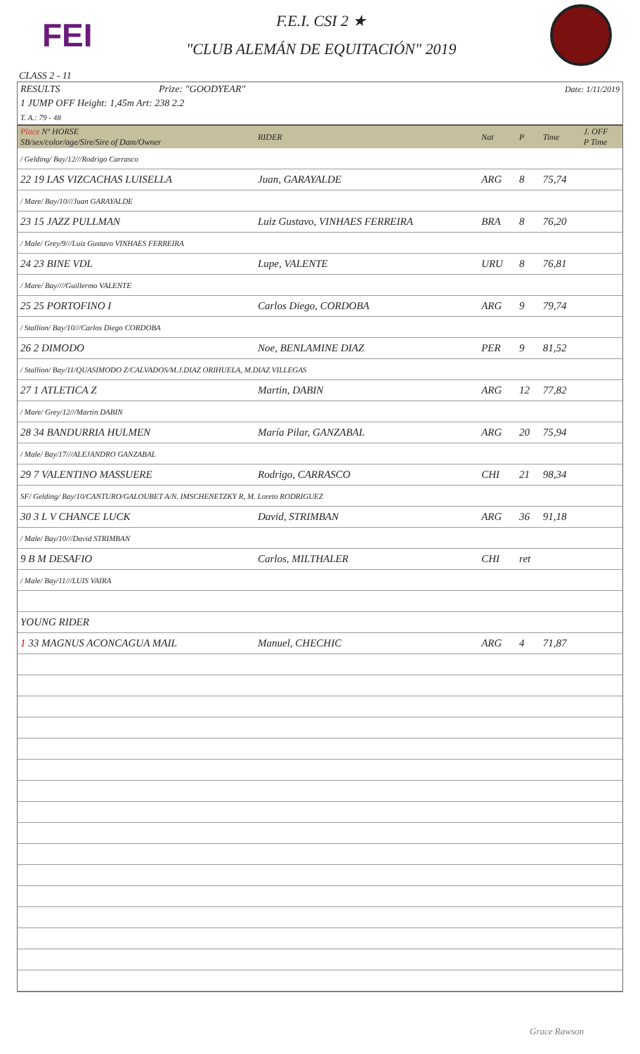FEI
F.E.I. CSI 2 ★
"CLUB ALEMÁN DE EQUITACIÓN" 2019
CLASS 2 - 11
| RESULTS | Prize: "GOODYEAR" | Date: 1/11/2019 |
| 1 JUMP OFF Height: 1,45m Art: 238 2.2 | | |
| T. A.: 79 - 48 | | |
| Place Nº HORSE SB/sex/color/age/Sire/Sire of Dam/Owner | RIDER | Nat | P | Time | J. OFF P Time |
| --- | --- | --- | --- | --- | --- |
| / Gelding/ Bay/12///Rodrigo Carrasco | | | | | |
| 22 19 LAS VIZCACHAS LUISELLA | Juan, GARAYALDE | ARG | 8 | 75,74 | |
| / Mare/ Bay/10///Juan GARAYALDE | | | | | |
| 23 15 JAZZ PULLMAN | Luiz Gustavo, VINHAES FERREIRA | BRA | 8 | 76,20 | |
| / Male/ Grey/9///Luiz Gustavo VINHAES FERREIRA | | | | | |
| 24 23 BINE VDL | Lupe, VALENTE | URU | 8 | 76,81 | |
| / Mare/ Bay////Guillermo VALENTE | | | | | |
| 25 25 PORTOFINO I | Carlos Diego, CORDOBA | ARG | 9 | 79,74 | |
| / Stallion/ Bay/10///Carlos Diego CORDOBA | | | | | |
| 26 2 DIMODO | Noe, BENLAMINE DIAZ | PER | 9 | 81,52 | |
| / Stallion/ Bay/11/QUASIMODO Z/CALVADOS/M.J.DIAZ ORIHUELA, M.DIAZ VILLEGAS | | | | | |
| 27 1 ATLETICA Z | Martin, DABIN | ARG | 12 | 77,82 | |
| / Mare/ Grey/12///Martin DABIN | | | | | |
| 28 34 BANDURRIA HULMEN | María Pilar, GANZABAL | ARG | 20 | 75,94 | |
| / Male/ Bay/17///ALEJANDRO GANZABAL | | | | | |
| 29 7 VALENTINO MASSUERE | Rodrigo, CARRASCO | CHI | 21 | 98,34 | |
| SF/ Gelding/ Bay/10/CANTURO/GALOUBET A/N. IMSCHENETZKY R, M. Loreto RODRIGUEZ | | | | | |
| 30 3 L V CHANCE LUCK | David, STRIMBAN | ARG | 36 | 91,18 | |
| / Male/ Bay/10///David STRIMBAN | | | | | |
| 9 B M DESAFIO | Carlos, MILTHALER | CHI | ret | | |
| / Male/ Bay/11///LUIS VAIRA | | | | | |
| YOUNG RIDER | | | | | |
| 1 33 MAGNUS ACONCAGUA MAIL | Manuel, CHECHIC | ARG | 4 | 71,87 | |
Grace Rawson